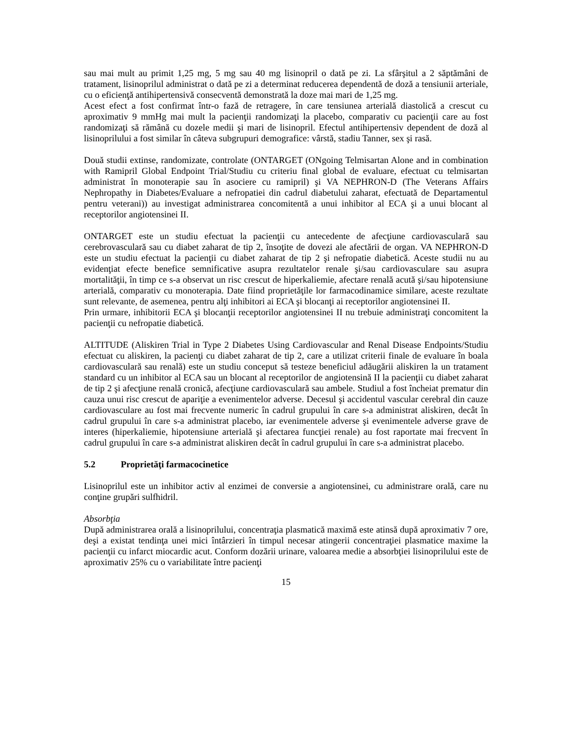sau mai mult au primit 1,25 mg, 5 mg sau 40 mg lisinopril o dată pe zi. La sfârşitul a 2 săptămâni de tratament, lisinoprilul administrat o dată pe zi a determinat reducerea dependentă de doză a tensiunii arteriale, cu o eficienţă antihipertensivă consecventă demonstrată la doze mai mari de 1,25 mg.
Acest efect a fost confirmat într-o fază de retragere, în care tensiunea arterială diastolică a crescut cu aproximativ 9 mmHg mai mult la pacienţii randomizaţi la placebo, comparativ cu pacienţii care au fost randomizaţi să rămână cu dozele medii şi mari de lisinopril. Efectul antihipertensiv dependent de doză al lisinoprilului a fost similar în câteva subgrupuri demografice: vârstă, stadiu Tanner, sex şi rasă.
Două studii extinse, randomizate, controlate (ONTARGET (ONgoing Telmisartan Alone and in combination with Ramipril Global Endpoint Trial/Studiu cu criteriu final global de evaluare, efectuat cu telmisartan administrat în monoterapie sau în asociere cu ramipril) şi VA NEPHRON-D (The Veterans Affairs Nephropathy in Diabetes/Evaluare a nefropatiei din cadrul diabetului zaharat, efectuată de Departamentul pentru veterani)) au investigat administrarea concomitentă a unui inhibitor al ECA şi a unui blocant al receptorilor angiotensinei II.
ONTARGET este un studiu efectuat la pacienţii cu antecedente de afecţiune cardiovasculară sau cerebrovasculară sau cu diabet zaharat de tip 2, însoţite de dovezi ale afectării de organ. VA NEPHRON-D este un studiu efectuat la pacienţii cu diabet zaharat de tip 2 şi nefropatie diabetică. Aceste studii nu au evidenţiat efecte benefice semnificative asupra rezultatelor renale şi/sau cardiovasculare sau asupra mortalităţii, în timp ce s-a observat un risc crescut de hiperkaliemie, afectare renală acută şi/sau hipotensiune arterială, comparativ cu monoterapia. Date fiind proprietăţile lor farmacodinamice similare, aceste rezultate sunt relevante, de asemenea, pentru alţi inhibitori ai ECA şi blocanţi ai receptorilor angiotensinei II.
Prin urmare, inhibitorii ECA şi blocanţii receptorilor angiotensinei II nu trebuie administraţi concomitent la pacienţii cu nefropatie diabetică.
ALTITUDE (Aliskiren Trial in Type 2 Diabetes Using Cardiovascular and Renal Disease Endpoints/Studiu efectuat cu aliskiren, la pacienţi cu diabet zaharat de tip 2, care a utilizat criterii finale de evaluare în boala cardiovasculară sau renală) este un studiu conceput să testeze beneficiul adăugării aliskiren la un tratament standard cu un inhibitor al ECA sau un blocant al receptorilor de angiotensină II la pacienţii cu diabet zaharat de tip 2 şi afecţiune renală cronică, afecţiune cardiovasculară sau ambele. Studiul a fost încheiat prematur din cauza unui risc crescut de apariţie a evenimentelor adverse. Decesul şi accidentul vascular cerebral din cauze cardiovasculare au fost mai frecvente numeric în cadrul grupului în care s-a administrat aliskiren, decât în cadrul grupului în care s-a administrat placebo, iar evenimentele adverse şi evenimentele adverse grave de interes (hiperkaliemie, hipotensiune arterială şi afectarea funcţiei renale) au fost raportate mai frecvent în cadrul grupului în care s-a administrat aliskiren decât în cadrul grupului în care s-a administrat placebo.
5.2 Proprietăţi farmacocinetice
Lisinoprilul este un inhibitor activ al enzimei de conversie a angiotensinei, cu administrare orală, care nu conţine grupări sulfhidril.
Absorbţia
După administrarea orală a lisinoprilului, concentraţia plasmatică maximă este atinsă după aproximativ 7 ore, deşi a existat tendinţa unei mici întârzieri în timpul necesar atingerii concentraţiei plasmatice maxime la pacienţii cu infarct miocardic acut. Conform dozării urinare, valoarea medie a absorbţiei lisinoprilului este de aproximativ 25% cu o variabilitate între pacienţi
15